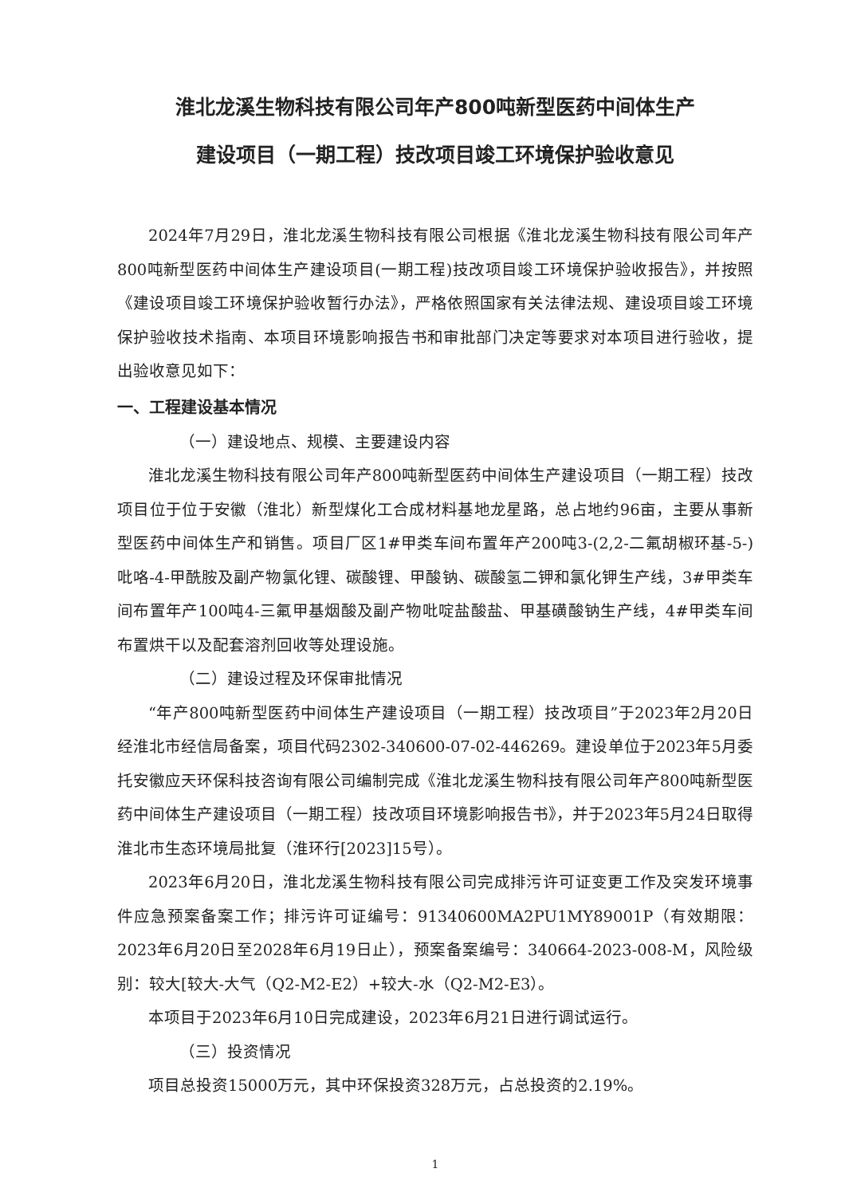淮北龙溪生物科技有限公司年产800吨新型医药中间体生产
建设项目（一期工程）技改项目竣工环境保护验收意见
2024年7月29日，淮北龙溪生物科技有限公司根据《淮北龙溪生物科技有限公司年产800吨新型医药中间体生产建设项目(一期工程)技改项目竣工环境保护验收报告》，并按照《建设项目竣工环境保护验收暂行办法》，严格依照国家有关法律法规、建设项目竣工环境保护验收技术指南、本项目环境影响报告书和审批部门决定等要求对本项目进行验收，提出验收意见如下：
一、工程建设基本情况
（一）建设地点、规模、主要建设内容
淮北龙溪生物科技有限公司年产800吨新型医药中间体生产建设项目（一期工程）技改项目位于位于安徽（淮北）新型煤化工合成材料基地龙星路，总占地约96亩，主要从事新型医药中间体生产和销售。项目厂区1#甲类车间布置年产200吨3-(2,2-二氟胡椒环基-5-)吡咯-4-甲酰胺及副产物氯化锂、碳酸锂、甲酸钠、碳酸氢二钾和氯化钾生产线，3#甲类车间布置年产100吨4-三氟甲基烟酸及副产物吡啶盐酸盐、甲基磺酸钠生产线，4#甲类车间布置烘干以及配套溶剂回收等处理设施。
（二）建设过程及环保审批情况
“年产800吨新型医药中间体生产建设项目（一期工程）技改项目”于2023年2月20日经淮北市经信局备案，项目代码2302-340600-07-02-446269。建设单位于2023年5月委托安徽应天环保科技咨询有限公司编制完成《淮北龙溪生物科技有限公司年产800吨新型医药中间体生产建设项目（一期工程）技改项目环境影响报告书》，并于2023年5月24日取得淮北市生态环境局批复（淮环行[2023]15号）。
2023年6月20日，淮北龙溪生物科技有限公司完成排污许可证变更工作及突发环境事件应急预案备案工作；排污许可证编号：91340600MA2PU1MY89001P（有效期限：2023年6月20日至2028年6月19日止），预案备案编号：340664-2023-008-M，风险级别：较大[较大-大气（Q2-M2-E2）+较大-水（Q2-M2-E3）。
本项目于2023年6月10日完成建设，2023年6月21日进行调试运行。
（三）投资情况
项目总投资15000万元，其中环保投资328万元，占总投资的2.19%。
1